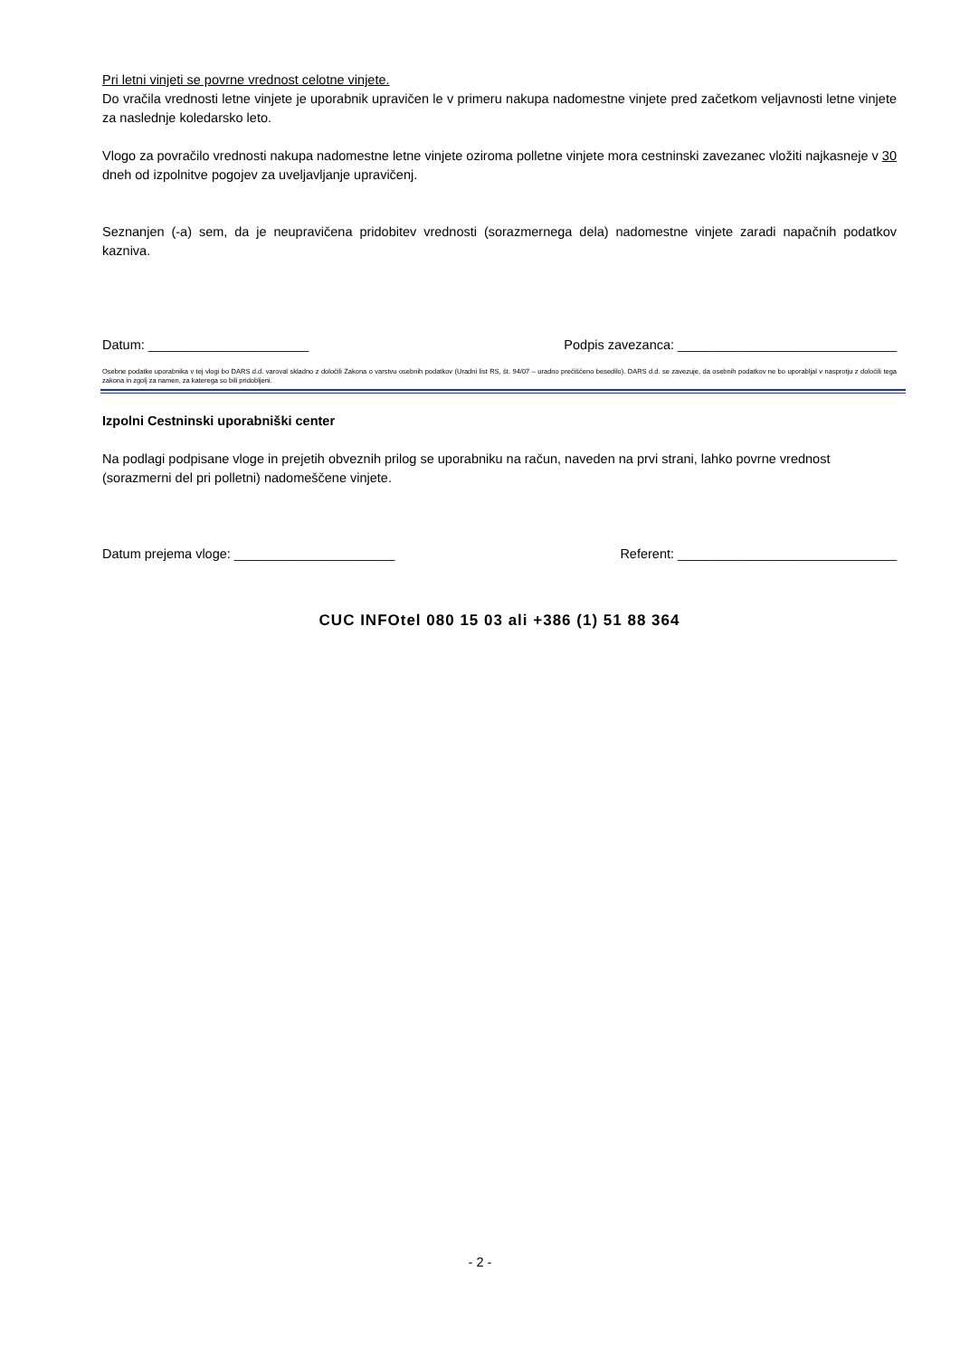Pri letni vinjeti se povrne vrednost celotne vinjete.
Do vračila vrednosti letne vinjete je uporabnik upravičen le v primeru nakupa nadomestne vinjete pred začetkom veljavnosti letne vinjete za naslednje koledarsko leto.
Vlogo za povračilo vrednosti nakupa nadomestne letne vinjete oziroma polletne vinjete mora cestninski zavezanec vložiti najkasneje v 30 dneh od izpolnitve pogojev za uveljavljanje upravičenj.
Seznanjen (-a) sem, da je neupravičena pridobitev vrednosti (sorazmernega dela) nadomestne vinjete zaradi napačnih podatkov kazniva.
Datum: ______________________ Podpis zavezanca: ______________________________
Osebne podatke uporabnika v tej vlogi bo DARS d.d. varoval skladno z določili Zakona o varstvu osebnih podatkov (Uradni list RS, št. 94/07 – uradno prečiščeno besedilo). DARS d.d. se zavezuje, da osebnih podatkov ne bo uporabljal v nasprotju z določili tega zakona in zgolj za namen, za katerega so bili pridobljeni.
Izpolni Cestninski uporabniški center
Na podlagi podpisane vloge in prejetih obveznih prilog se uporabniku na račun, naveden na prvi strani, lahko povrne vrednost (sorazmerni del pri polletni) nadomeščene vinjete.
Datum prejema vloge: ______________________ Referent: ______________________________
CUC INFOtel 080 15 03 ali +386 (1) 51 88 364
- 2 -